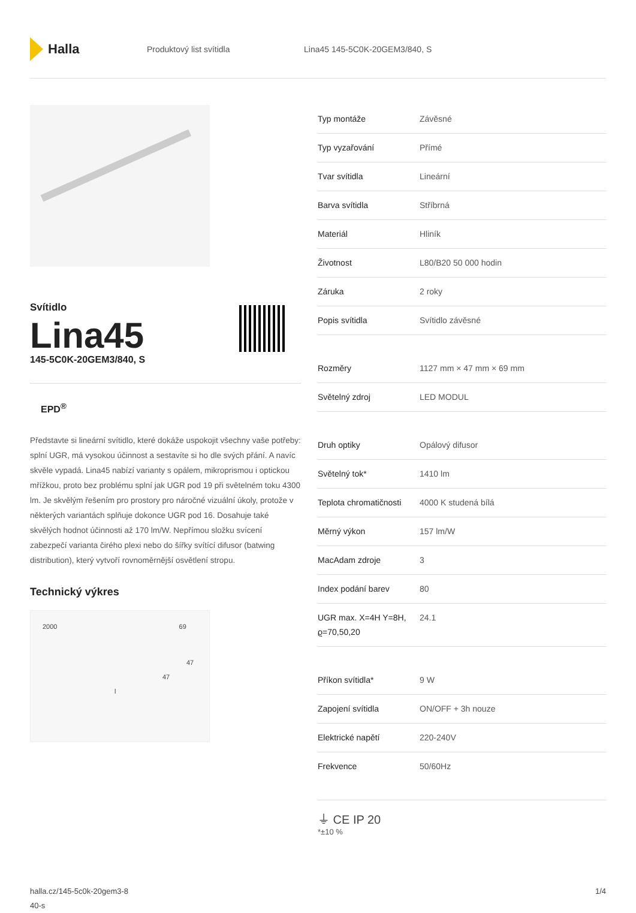Halla
Produktový list svítidla Lina45 145-5C0K-20GEM3/840, S
Svítidlo
Lina45
145-5C0K-20GEM3/840, S
EPD<sup>®</sup>
Představte si lineární svítidlo, které dokáže uspokojit všechny vaše potřeby: splní UGR, má vysokou účinnost a sestavíte si ho dle svých přání. A navíc skvěle vypadá. Lina45 nabízí varianty s opálem, mikroprismou i optickou mřížkou, proto bez problému splní jak UGR pod 19 při světelném toku 4300 lm. Je skvělým řešením pro prostory pro náročné vizuální úkoly, protože v některých variantách splňuje dokonce UGR pod 16. Dosahuje také skvělých hodnot účinnosti až 170 lm/W. Nepřímou složku svícení zabezpečí varianta čirého plexi nebo do šířky svítící difusor (batwing distribution), který vytvoří rovnoměrnější osvětlení stropu.
Technický výkres
2000 69
47
47
l
| Typ montáže | Závěsné |
| Typ vyzařování | Přímé |
| Tvar svítidla | Lineární |
| Barva svítidla | Stříbrná |
| Materiál | Hliník |
| Životnost | L80/B20 50 000 hodin |
| Záruka | 2 roky |
| Popis svítidla | Svítidlo závěsné |
| Rozměry | 1127 mm × 47 mm × 69 mm |
| Světelný zdroj | LED MODUL |
| Druh optiky | Opálový difusor |
| Světelný tok* | 1410 lm |
| Teplota chromatičnosti | 4000 K studená bílá |
| Měrný výkon | 157 lm/W |
| MacAdam zdroje | 3 |
| Index podání barev | 80 |
| UGR max. X=4H Y=8H, ϱ=70,50,20 | 24.1 |
| Příkon svítidla* | 9 W |
| Zapojení svítidla | ON/OFF + 3h nouze |
| Elektrické napětí | 220-240V |
| Frekvence | 50/60Hz |
⏚ CE IP 20
*±10 %
halla.cz/145-5c0k-20gem3-8
40-s
1/4